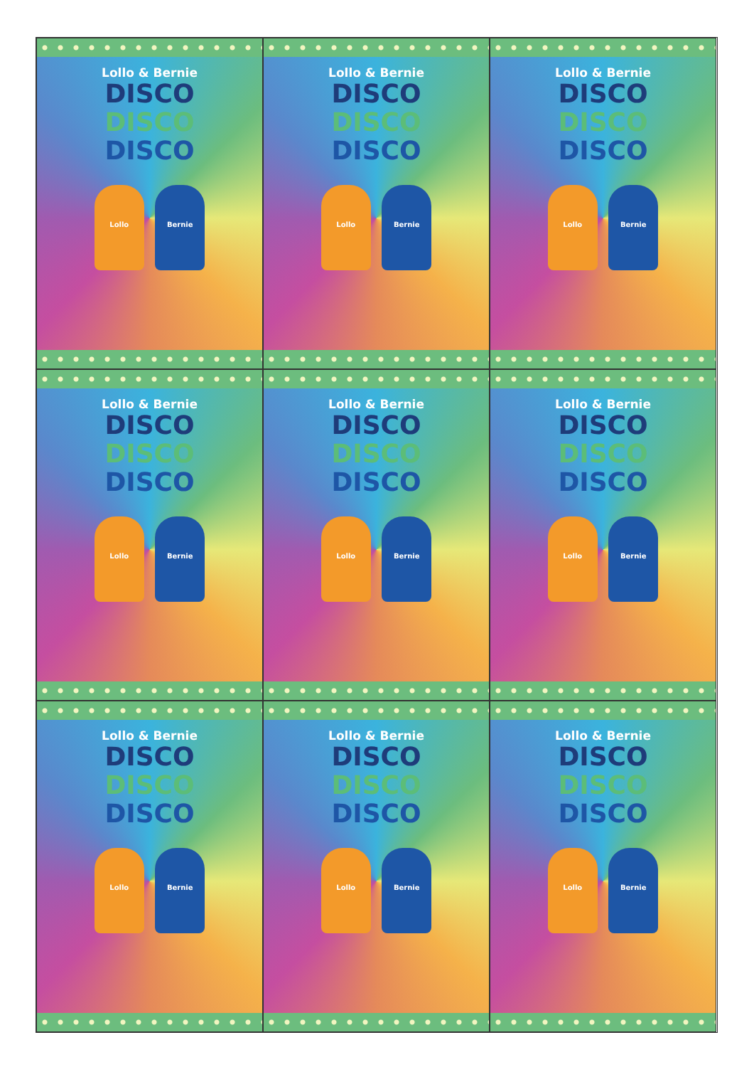Lollo & Bernie
DISCO
DISCO
DISCO
Lollo Bernie
Lollo & Bernie
DISCO
DISCO
DISCO
Lollo Bernie
Lollo & Bernie
DISCO
DISCO
DISCO
Lollo Bernie
Lollo & Bernie
DISCO
DISCO
DISCO
Lollo Bernie
Lollo & Bernie
DISCO
DISCO
DISCO
Lollo Bernie
Lollo & Bernie
DISCO
DISCO
DISCO
Lollo Bernie
Lollo & Bernie
DISCO
DISCO
DISCO
Lollo Bernie
Lollo & Bernie
DISCO
DISCO
DISCO
Lollo Bernie
Lollo & Bernie
DISCO
DISCO
DISCO
Lollo Bernie